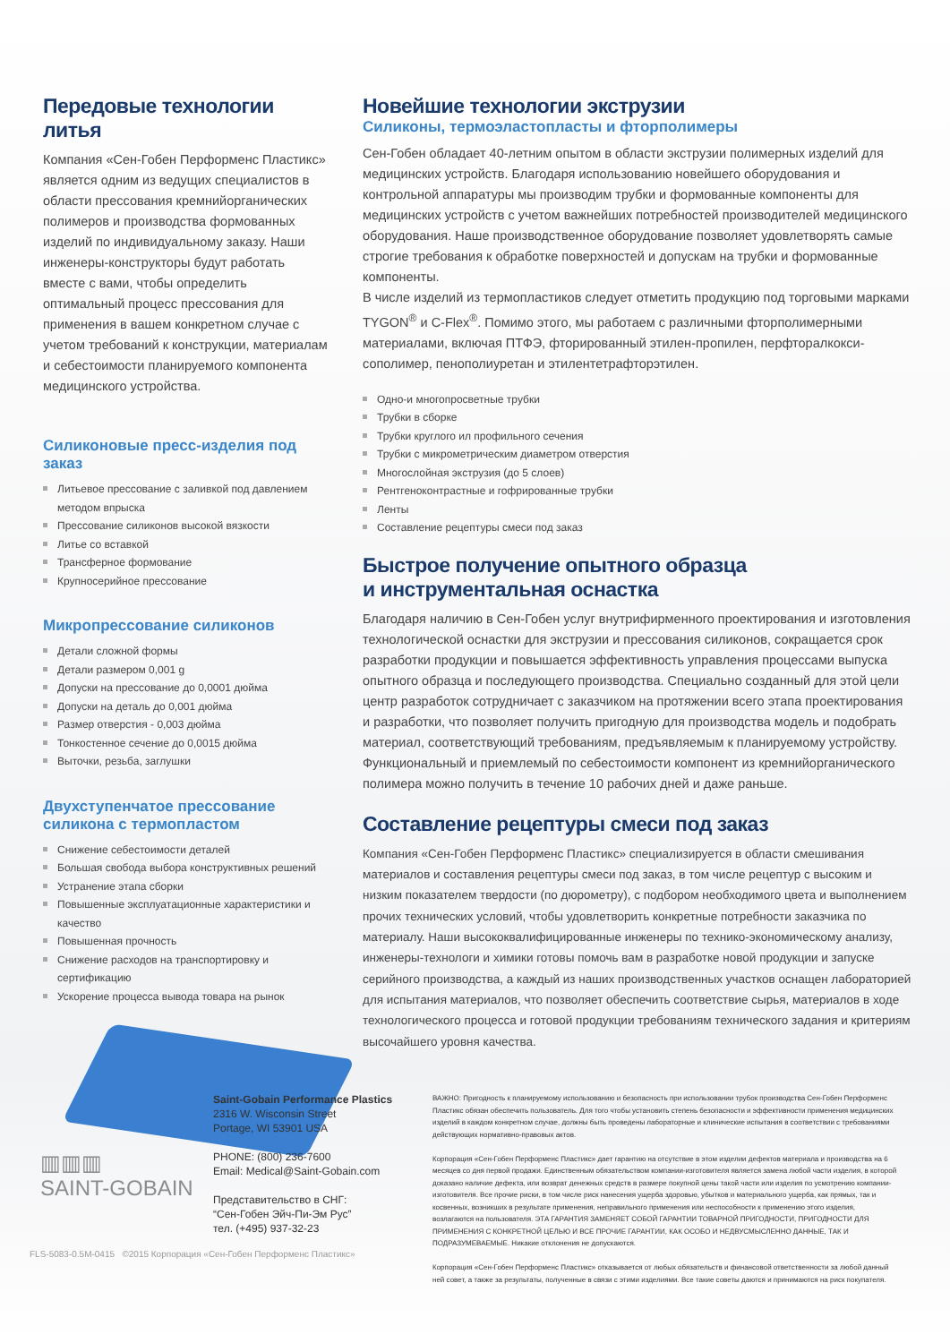Передовые технологии литья
Компания «Сен-Гобен Перформенс Пластикс» является одним из ведущих специалистов в области прессования кремнийорганических полимеров и производства формованных изделий по индивидуальному заказу. Наши инженеры-конструкторы будут работать вместе с вами, чтобы определить оптимальный процесс прессования для применения в вашем конкретном случае с учетом требований к конструкции, материалам и себестоимости планируемого компонента медицинского устройства.
Силиконовые пресс-изделия под заказ
Литьевое прессование с заливкой под давлением методом впрыска
Прессование силиконов высокой вязкости
Литье со вставкой
Трансферное формование
Крупносерийное прессование
Микропрессование силиконов
Детали сложной формы
Детали размером 0,001 g
Допуски на прессование до 0,0001 дюйма
Допуски на деталь до 0,001 дюйма
Размер отверстия - 0,003 дюйма
Тонкостенное сечение до 0,0015 дюйма
Выточки, резьба, заглушки
Двухступенчатое прессование силикона с термопластом
Снижение себестоимости деталей
Большая свобода выбора конструктивных решений
Устранение этапа сборки
Повышенные эксплуатационные характеристики и качество
Повышенная прочность
Снижение расходов на транспортировку и сертификацию
Ускорение процесса вывода товара на рынок
Новейшие технологии экструзии
Силиконы, термоэластопласты и фторполимеры
Сен-Гобен обладает 40-летним опытом в области экструзии полимерных изделий для медицинских устройств. Благодаря использованию новейшего оборудования и контрольной аппаратуры мы производим трубки и формованные компоненты для медицинских устройств с учетом важнейших потребностей производителей медицинского оборудования. Наше производственное оборудование позволяет удовлетворять самые строгие требования к обработке поверхностей и допускам на трубки и формованные компоненты.
В числе изделий из термопластиков следует отметить продукцию под торговыми марками TYGON<sup>®</sup> и C-Flex<sup>®</sup>. Помимо этого, мы работаем с различными фторполимерными материалами, включая ПТФЭ, фторированный этилен-пропилен, перфторалкокси-сополимер, пенополиуретан и этилентетрафторэтилен.
Одно-и многопросветные трубки
Трубки в сборке
Трубки круглого ил профильного сечения
Трубки с микрометрическим диаметром отверстия
Многослойная экструзия (до 5 слоев)
Рентгеноконтрастные и гофрированные трубки
Ленты
Составление рецептуры смеси под заказ
Быстрое получение опытного образца
и инструментальная оснастка
Благодаря наличию в Сен-Гобен услуг внутрифирменного проектирования и изготовления технологической оснастки для экструзии и прессования силиконов, сокращается срок разработки продукции и повышается эффективность управления процессами выпуска опытного образца и последующего производства. Специально созданный для этой цели центр разработок сотрудничает с заказчиком на протяжении всего этапа проектирования и разработки, что позволяет получить пригодную для производства модель и подобрать материал, соответствующий требованиям, предъявляемым к планируемому устройству. Функциональный и приемлемый по себестоимости компонент из кремнийорганического полимера можно получить в течение 10 рабочих дней и даже раньше.
Составление рецептуры смеси под заказ
Компания «Сен-Гобен Перформенс Пластикс» специализируется в области смешивания материалов и составления рецептуры смеси под заказ, в том числе рецептур с высоким и низким показателем твердости (по дюрометру), с подбором необходимого цвета и выполнением прочих технических условий, чтобы удовлетворить конкретные потребности заказчика по материалу. Наши высококвалифицированные инженеры по технико-экономическому анализу, инженеры-технологи и химики готовы помочь вам в разработке новой продукции и запуске серийного производства, а каждый из наших производственных участков оснащен лабораторией для испытания материалов, что позволяет обеспечить соответствие сырья, материалов в ходе технологического процесса и готовой продукции требованиям технического задания и критериям высочайшего уровня качества.
▥▥▥
SAINT-GOBAIN
Saint-Gobain Performance Plastics
2316 W. Wisconsin Street
Portage, WI 53901 USA
PHONE: (800) 236-7600
Email: Medical@Saint-Gobain.com
Представительство в СНГ:
“Сен-Гобен Эйч-Пи-Эм Рус”
тел. (+495) 937-32-23
ВАЖНО: Пригодность к планируемому использованию и безопасность при использовании трубок производства Сен-Гобен Перформенс Пластикс обязан обеспечить пользователь. Для того чтобы установить степень безопасности и эффективности применения медицинских изделий в каждом конкретном случае, должны быть проведены лабораторные и клинические испытания в соответствии с требованиями действующих нормативно-правовых актов.
Корпорация «Сен-Гобен Перформенс Пластикс» дает гарантию на отсутствие в этом изделии дефектов материала и производства на 6 месяцев со дня первой продажи. Единственным обязательством компании-изготовителя является замена любой части изделия, в которой доказано наличие дефекта, или возврат денежных средств в размере покупной цены такой части или изделия по усмотрению компании-изготовителя. Все прочие риски, в том числе риск нанесения ущерба здоровью, убытков и материального ущерба, как прямых, так и косвенных, возникших в результате применения, неправильного применения или неспособности к применению этого изделия, возлагаются на пользователя. ЭТА ГАРАНТИЯ ЗАМЕНЯЕТ СОБОЙ ГАРАНТИИ ТОВАРНОЙ ПРИГОДНОСТИ, ПРИГОДНОСТИ ДЛЯ ПРИМЕНЕНИЯ С КОНКРЕТНОЙ ЦЕЛЬЮ И ВСЕ ПРОЧИЕ ГАРАНТИИ, КАК ОСОБО И НЕДВУСМЫСЛЕННО ДАННЫЕ, ТАК И ПОДРАЗУМЕВАЕМЫЕ. Никакие отклонения не допускаются.
Корпорация «Сен-Гобен Перформенс Пластикс» отказывается от любых обязательств и финансовой ответственности за любой данный ней совет, а также за результаты, полученные в связи с этими изделиями. Все такие советы даются и принимаются на риск покупателя.
FLS-5083-0.5M-0415 ©2015 Корпорация «Сен-Гобен Перформенс Пластикс»